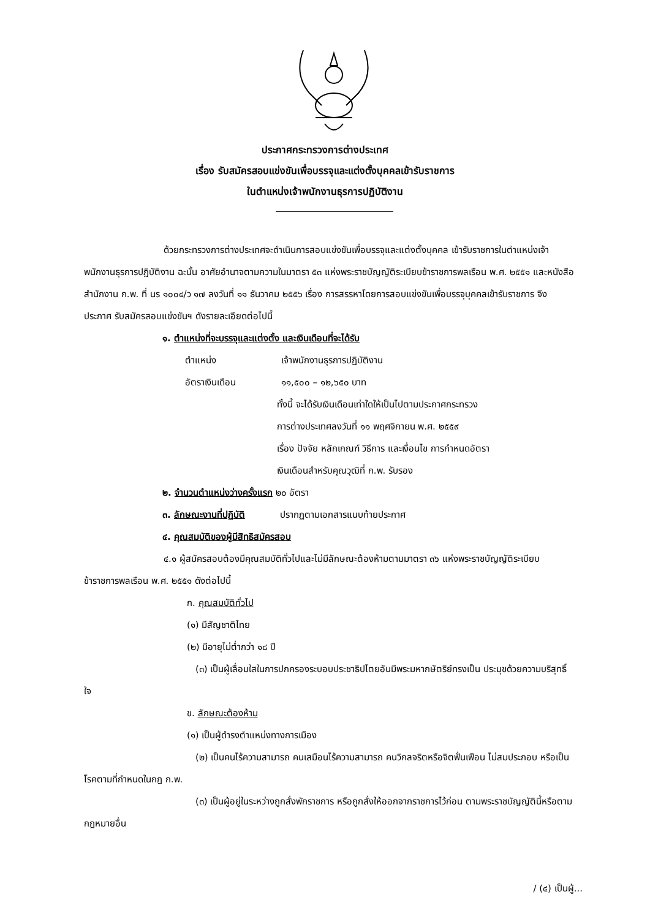ประกาศกระทรวงการต่างประเทศ
เรื่อง รับสมัครสอบแข่งขันเพื่อบรรจุและแต่งตั้งบุคคลเข้ารับราชการ
ในตำแหน่งเจ้าพนักงานธุรการปฏิบัติงาน
ด้วยกระทรวงการต่างประเทศจะดำเนินการสอบแข่งขันเพื่อบรรจุและแต่งตั้งบุคคล เข้ารับราชการในตำแหน่งเจ้าพนักงานธุรการปฏิบัติงาน ฉะนั้น อาศัยอำนาจตามความในมาตรา ๕๓ แห่งพระราชบัญญัติระเบียบข้าราชการพลเรือน พ.ศ. ๒๕๕๑ และหนังสือสำนักงาน ก.พ. ที่ นร ๑๐๐๔/ว ๑๗ ลงวันที่ ๑๑ ธันวาคม ๒๕๕๖ เรื่อง การสรรหาโดยการสอบแข่งขันเพื่อบรรจุบุคคลเข้ารับราชการ จึงประกาศ รับสมัครสอบแข่งขันฯ ดังรายละเอียดต่อไปนี้
๑. ตำแหน่งที่จะบรรจุและแต่งตั้ง และเงินเดือนที่จะได้รับ
ตำแหน่ง เจ้าพนักงานธุรการปฏิบัติงาน
อัตราเงินเดือน ๑๑,๕๐๐ – ๑๒,๖๕๐ บาท
ทั้งนี้ จะได้รับเงินเดือนเท่าใดให้เป็นไปตามประกาศกระทรวง
การต่างประเทศลงวันที่ ๑๑ พฤศจิกายน พ.ศ. ๒๕๕๙
เรื่อง ปัจจัย หลักเกณฑ์ วิธีการ และเงื่อนไข การกำหนดอัตรา
เงินเดือนสำหรับคุณวุฒิที่ ก.พ. รับรอง
๒. จำนวนตำแหน่งว่างครั้งแรก ๒๐ อัตรา
๓. ลักษณะงานที่ปฏิบัติ ปรากฏตามเอกสารแนบท้ายประกาศ
๔. คุณสมบัติของผู้มีสิทธิสมัครสอบ
๔.๑ ผู้สมัครสอบต้องมีคุณสมบัติทั่วไปและไม่มีลักษณะต้องห้ามตามมาตรา ๓๖ แห่งพระราชบัญญัติระเบียบข้าราชการพลเรือน พ.ศ. ๒๕๕๑ ดังต่อไปนี้
ก. คุณสมบัติทั่วไป
(๑) มีสัญชาติไทย
(๒) มีอายุไม่ต่ำกว่า ๑๘ ปี
(๓) เป็นผู้เลื่อมใสในการปกครองระบอบประชาธิปไตยอันมีพระมหากษัตริย์ทรงเป็น ประมุขด้วยความบริสุทธิ์ใจ
ข. ลักษณะต้องห้าม
(๑) เป็นผู้ดำรงตำแหน่งทางการเมือง
(๒) เป็นคนไร้ความสามารถ คนเสมือนไร้ความสามารถ คนวิกลจริตหรือจิตฟั่นเฟือน ไม่สมประกอบ หรือเป็นโรคตามที่กำหนดในกฎ ก.พ.
(๓) เป็นผู้อยู่ในระหว่างถูกสั่งพักราชการ หรือถูกสั่งให้ออกจากราชการไว้ก่อน ตามพระราชบัญญัตินี้หรือตามกฎหมายอื่น
/ (๔) เป็นผู้...